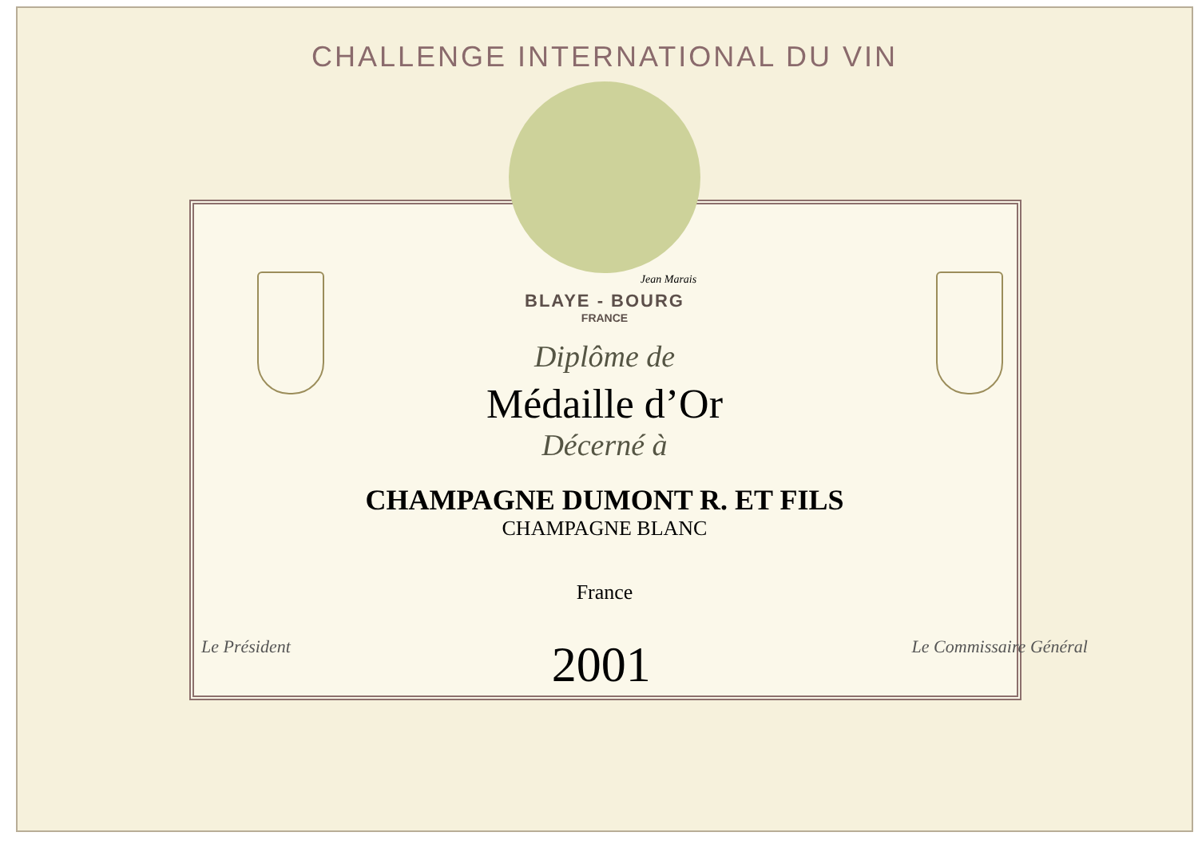CHALLENGE INTERNATIONAL DU VIN
Jean Marais
BLAYE - BOURG
FRANCE
Diplôme de
Médaille d’Or
Décerné à
CHAMPAGNE DUMONT R. ET FILS
CHAMPAGNE BLANC
France
Le Président
2001
Le Commissaire Général